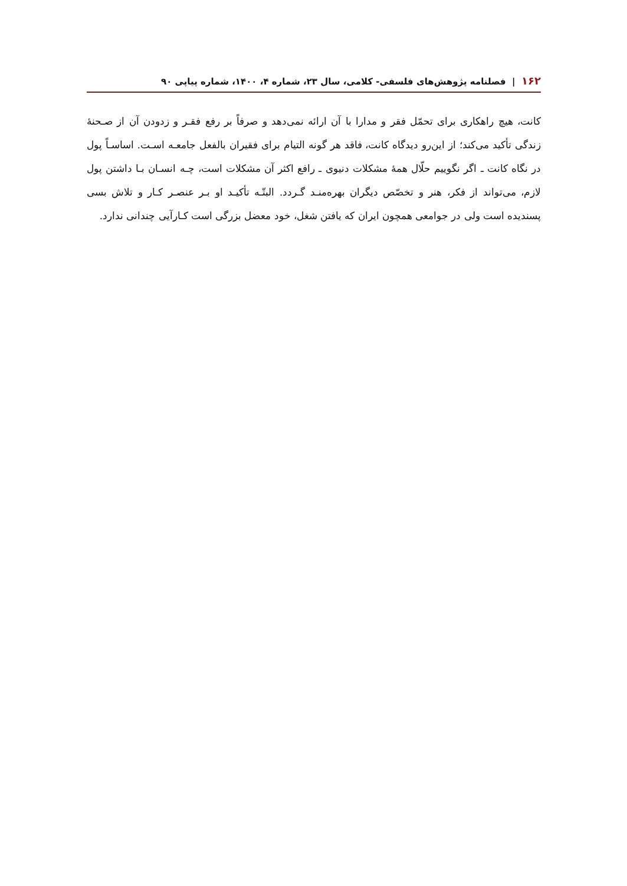۱۶۲ | فصلنامه پژوهش‌های فلسفی- کلامی، سال ۲۳، شماره ۴، ۱۴۰۰، شماره پیاپی ۹۰
کانت، هیچ راهکاری برای تحمّل فقر و مدارا با آن ارائه نمی‌دهد و صرفاً بر رفع فقـر و زدودن آن از صـحنهٔ زندگی تأکید می‌کند؛ از این‌رو دیدگاه کانت، فاقد هر گونه التیام برای فقیران بالفعل جامعـه اسـت. اساسـاً پول در نگاه کانت ـ اگر نگوییم حلّال همهٔ مشکلات دنیوی ـ رافع اکثر آن مشکلات است، چـه انسـان بـا داشتن پول لازم، می‌تواند از فکر، هنر و تخصّص دیگران بهره‌منـد گـردد. البتّـه تأکیـد او بـر عنصـر کـار و تلاش بسی پسندیده است ولی در جوامعی همچون ایران که یافتن شغل، خود معضل بزرگی است کـارآیی چندانی ندارد.